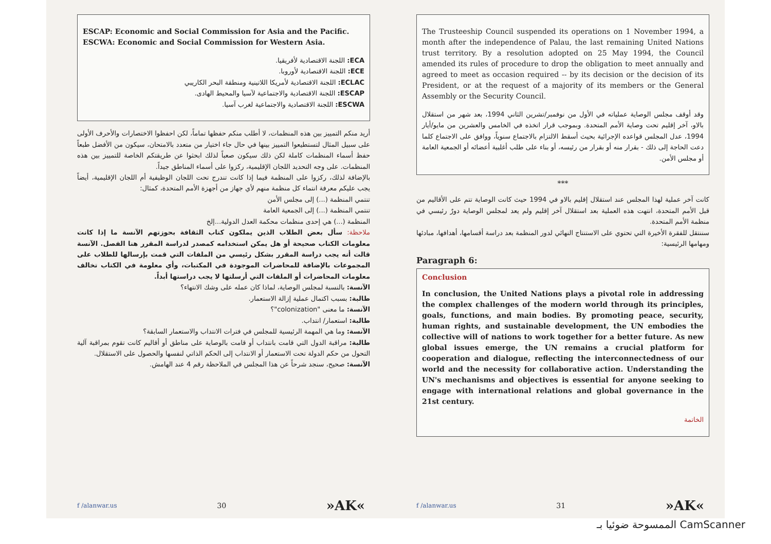ESCAP: Economic and Social Commission for Asia and the Pacific.
ESCWA: Economic and Social Commission for Western Asia.
ECA: اللجنة الاقتصادية لأفريقيا.
ECE: اللجنة الاقتصادية لأوروبا.
ECLAC: اللجنة الاقتصادية لأمريكا اللاتينية ومنطقة البحر الكاريبي
ESCAP: اللجنة الاقتصادية والاجتماعية لآسيا والمحيط الهادى.
ESCWA: اللجنة الاقتصادية والاجتماعية لغرب آسيا.
أريد منكم التمييز بين هذه المنظمات، لا أطلب منكم حفظها تماماً، لكن احفظوا الاختصارات والأحرف الأولى على سبيل المثال لتستطيعوا التمييز بينها في حال جاء اختيار من متعدد بالامتحان، سيكون من الأفضل طبعاً حفظ أسماء المنظمات كاملة لكن ذلك سيكون صعباً لذلك ابحثوا عن طريقتكم الخاصة للتمييز بين هذه المنظمات. على وجه التحديد اللجان الإقليمية، ركزوا على أسماء المناطق جيداً.
بالإضافة لذلك، ركزوا على المنظمة فيما إذا كانت تندرج تحت اللجان الوظيفية أم اللجان الإقليمية، أيضاً يجب عليكم معرفة انتماء كل منظمة منهم لأي جهاز من أجهزة الأمم المتحدة، كمثال:
تنتمي المنظمة (...) إلى مجلس الأمن
تنتمي المنظمة (...) إلى الجمعية العامة
المنظمة (...) هي إحدى منظمات محكمة العدل الدولية...إلخ
ملاحظة: سأل بعض الطلاب الذين يملكون كتاب الثقافة بحوزتهم الآنسة ما إذا كانت معلومات الكتاب صحيحة أو هل يمكن استخدامه كمصدر لدراسة المقرر هنا الفصل. الآنسة قالت أنه يجب دراسة المقرر بشكل رئيسي من الملفات التي قمت بإرسالها للطلاب على المجموعات بالإضافة للمحاضرات الموجودة في المكتبات، وأي معلومة في الكتاب تخالف معلومات المحاضرات أو الملفات التي أرسلتها لا يجب دراستها أبداً.
الآنسة: بالنسبة لمجلس الوصاية، لماذا كان عمله على وشك الانتهاء؟
طالبة: بسبب اكتمال عملية إزالة الاستعمار.
الآنسة: ما معنى "colonization"؟
طالبة: استعمار/ انتداب.
الآنسة: وما هي المهمة الرئيسية للمجلس في فترات الانتداب والاستعمار السابقة؟
طالبة: مراقبة الدول التي قامت بانتداب أو قامت بالوصاية على مناطق أو أقاليم كانت تقوم بمراقبة آلية التحول من حكم الدولة تحت الاستعمار أو الانتداب إلى الحكم الذاتي لنفسها والحصول على الاستقلال.
الآنسة: صحيح، سنجد شرحاً عن هذا المجلس في الملاحظة رقم 4 عند الهامش.
f /alanwar.us 30 »AK«
The Trusteeship Council suspended its operations on 1 November 1994, a month after the independence of Palau, the last remaining United Nations trust territory. By a resolution adopted on 25 May 1994, the Council amended its rules of procedure to drop the obligation to meet annually and agreed to meet as occasion required -- by its decision or the decision of its President, or at the request of a majority of its members or the General Assembly or the Security Council.
وقد أوقف مجلس الوصاية عملياته في الأول من نوفمبر/تشرين الثاني 1994، بعد شهر من استقلال بالاو، آخر إقليم تحت وصاية الأمم المتحدة. وبموجب قرار اتخذه في الخامس والعشرين من مايو/أيار 1994، عدل المجلس قواعده الإجرائية بحيث أسقط الالتزام بالاجتماع سنوياً، ووافق على الاجتماع كلما دعت الحاجة إلى ذلك - بقرار منه أو بقرار من رئيسه، أو بناء على طلب أغلبية أعضائه أو الجمعية العامة أو مجلس الأمن.
***
كانت آخر عملية لهذا المجلس عند استقلال إقليم بالاو في 1994 حيث كانت الوصاية تتم على الأقاليم من قبل الأمم المتحدة، انتهت هذه العملية بعد استقلال آخر إقليم ولم يعد لمجلس الوصاية دورٌ رئيسي في منظمة الأمم المتحدة.
سننتقل للفقرة الأخيرة التي تحتوي على الاستنتاج النهائي لدور المنظمة بعد دراسة أقسامها، أهدافها، مبادئها ومهامها الرئيسية:
Paragraph 6:
Conclusion
In conclusion, the United Nations plays a pivotal role in addressing the complex challenges of the modern world through its principles, goals, functions, and main bodies. By promoting peace, security, human rights, and sustainable development, the UN embodies the collective will of nations to work together for a better future. As new global issues emerge, the UN remains a crucial platform for cooperation and dialogue, reflecting the interconnectedness of our world and the necessity for collaborative action. Understanding the UN's mechanisms and objectives is essential for anyone seeking to engage with international relations and global governance in the 21st century.
الخاتمة
f /alanwar.us 31 »AK«
الممسوحة ضوئيا بـ CamScanner